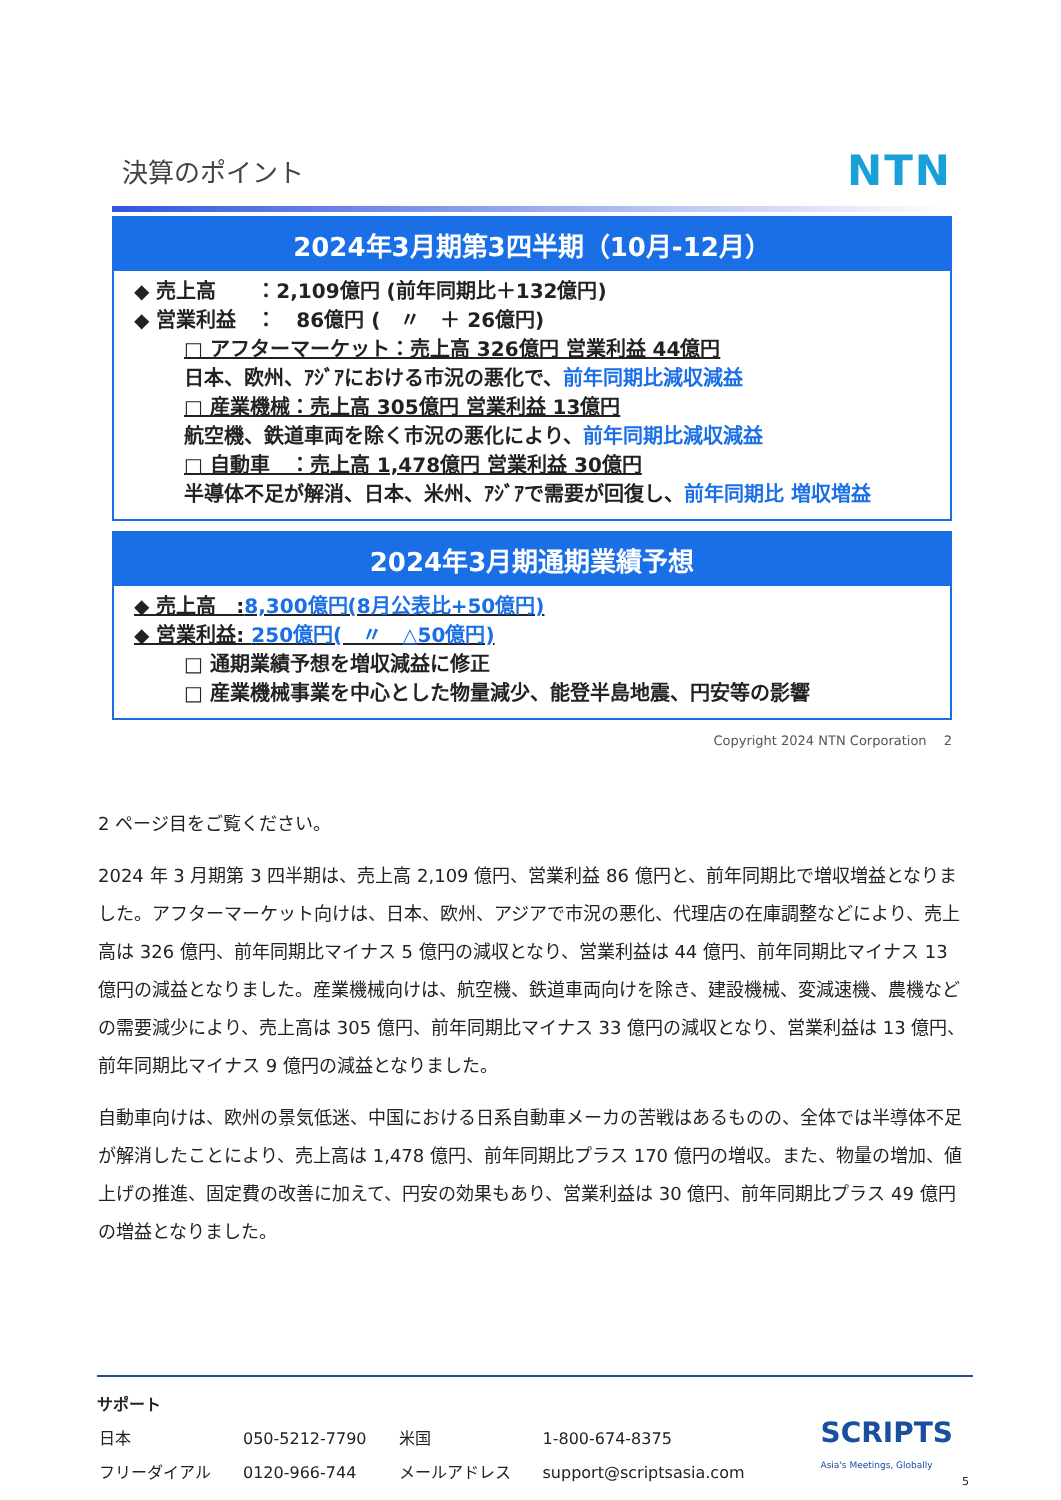決算のポイント NTN
2024年3月期第3四半期（10月-12月）
◆ 売上高　　：2,109億円 (前年同期比＋132億円)
◆ 営業利益　：　86億円 (　〃　＋ 26億円)
□ アフターマーケット：売上高 326億円 営業利益 44億円
日本、欧州、ｱｼﾞｱにおける市況の悪化で、前年同期比減収減益
□ 産業機械：売上高 305億円 営業利益 13億円
航空機、鉄道車両を除く市況の悪化により、前年同期比減収減益
□ 自動車　：売上高 1,478億円 営業利益 30億円
半導体不足が解消、日本、米州、ｱｼﾞｱで需要が回復し、前年同期比 増収増益
2024年3月期通期業績予想
◆ 売上高　:8,300億円(8月公表比+50億円)
◆ 営業利益: 250億円(　〃　△50億円)
□ 通期業績予想を増収減益に修正
□ 産業機械事業を中心とした物量減少、能登半島地震、円安等の影響
Copyright 2024 NTN Corporation　 2
2 ページ目をご覧ください。
2024 年 3 月期第 3 四半期は、売上高 2,109 億円、営業利益 86 億円と、前年同期比で増収増益となりました。アフターマーケット向けは、日本、欧州、アジアで市況の悪化、代理店の在庫調整などにより、売上高は 326 億円、前年同期比マイナス 5 億円の減収となり、営業利益は 44 億円、前年同期比マイナス 13 億円の減益となりました。産業機械向けは、航空機、鉄道車両向けを除き、建設機械、変減速機、農機などの需要減少により、売上高は 305 億円、前年同期比マイナス 33 億円の減収となり、営業利益は 13 億円、前年同期比マイナス 9 億円の減益となりました。
自動車向けは、欧州の景気低迷、中国における日系自動車メーカの苦戦はあるものの、全体では半導体不足が解消したことにより、売上高は 1,478 億円、前年同期比プラス 170 億円の増収。また、物量の増加、値上げの推進、固定費の改善に加えて、円安の効果もあり、営業利益は 30 億円、前年同期比プラス 49 億円の増益となりました。
サポート
| 日本 | 050-5212-7790 | 米国 | 1-800-674-8375 |
| フリーダイアル | 0120-966-744 | メールアドレス | support@scriptsasia.com |
SCRIPTS
Asia's Meetings, Globally
5